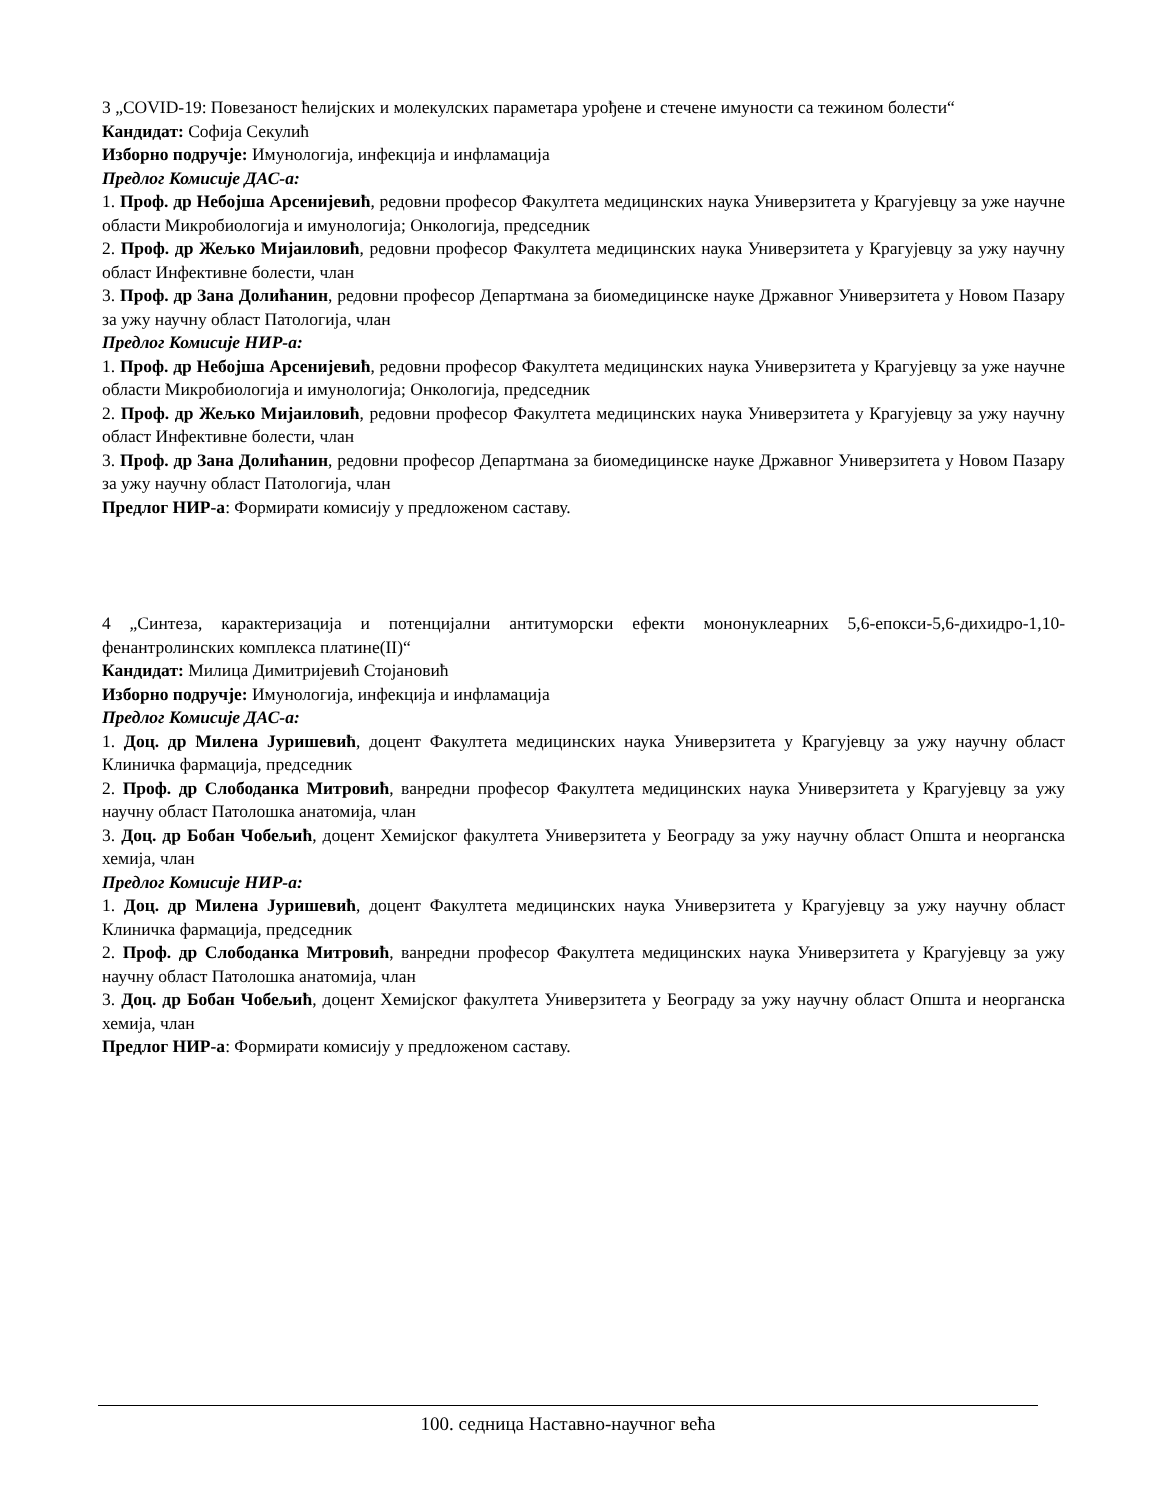3 „COVID-19: Повезаност ћелијских и молекулских параметара урођене и стечене имуности са тежином болести“
Кандидат: Софија Секулић
Изборно подручје: Имунологија, инфекција и инфламација
Предлог Комисије ДАС-а:
1. Проф. др Небојша Арсенијевић, редовни професор Факултета медицинских наука Универзитета у Крагујевцу за уже научне области Микробиологија и имунологија; Онкологија, председник
2. Проф. др Жељко Мијаиловић, редовни професор Факултета медицинских наука Универзитета у Крагујевцу за ужу научну област Инфективне болести, члан
3. Проф. др Зана Долићанин, редовни професор Департмана за биомедицинске науке Државног Универзитета у Новом Пазару за ужу научну област Патологија, члан
Предлог Комисије НИР-а:
1. Проф. др Небојша Арсенијевић, редовни професор Факултета медицинских наука Универзитета у Крагујевцу за уже научне области Микробиологија и имунологија; Онкологија, председник
2. Проф. др Жељко Мијаиловић, редовни професор Факултета медицинских наука Универзитета у Крагујевцу за ужу научну област Инфективне болести, члан
3. Проф. др Зана Долићанин, редовни професор Департмана за биомедицинске науке Државног Универзитета у Новом Пазару за ужу научну област Патологија, члан
Предлог НИР-а: Формирати комисију у предложеном саставу.
4 „Синтеза, карактеризација и потенцијални антитуморски ефекти мононуклеарних 5,6-епокси-5,6-дихидро-1,10-фенантролинских комплекса платине(II)“
Кандидат: Милица Димитријевић Стојановић
Изборно подручје: Имунологија, инфекција и инфламација
Предлог Комисије ДАС-а:
1. Доц. др Милена Јуришевић, доцент Факултета медицинских наука Универзитета у Крагујевцу за ужу научну област Клиничка фармација, председник
2. Проф. др Слободанка Митровић, ванредни професор Факултета медицинских наука Универзитета у Крагујевцу за ужу научну област Патолошка анатомија, члан
3. Доц. др Бобан Чобељић, доцент Хемијског факултета Универзитета у Београду за ужу научну област Општа и неорганска хемија, члан
Предлог Комисије НИР-а:
1. Доц. др Милена Јуришевић, доцент Факултета медицинских наука Универзитета у Крагујевцу за ужу научну област Клиничка фармација, председник
2. Проф. др Слободанка Митровић, ванредни професор Факултета медицинских наука Универзитета у Крагујевцу за ужу научну област Патолошка анатомија, члан
3. Доц. др Бобан Чобељић, доцент Хемијског факултета Универзитета у Београду за ужу научну област Општа и неорганска хемија, члан
Предлог НИР-а: Формирати комисију у предложеном саставу.
100. седница Наставно-научног већа